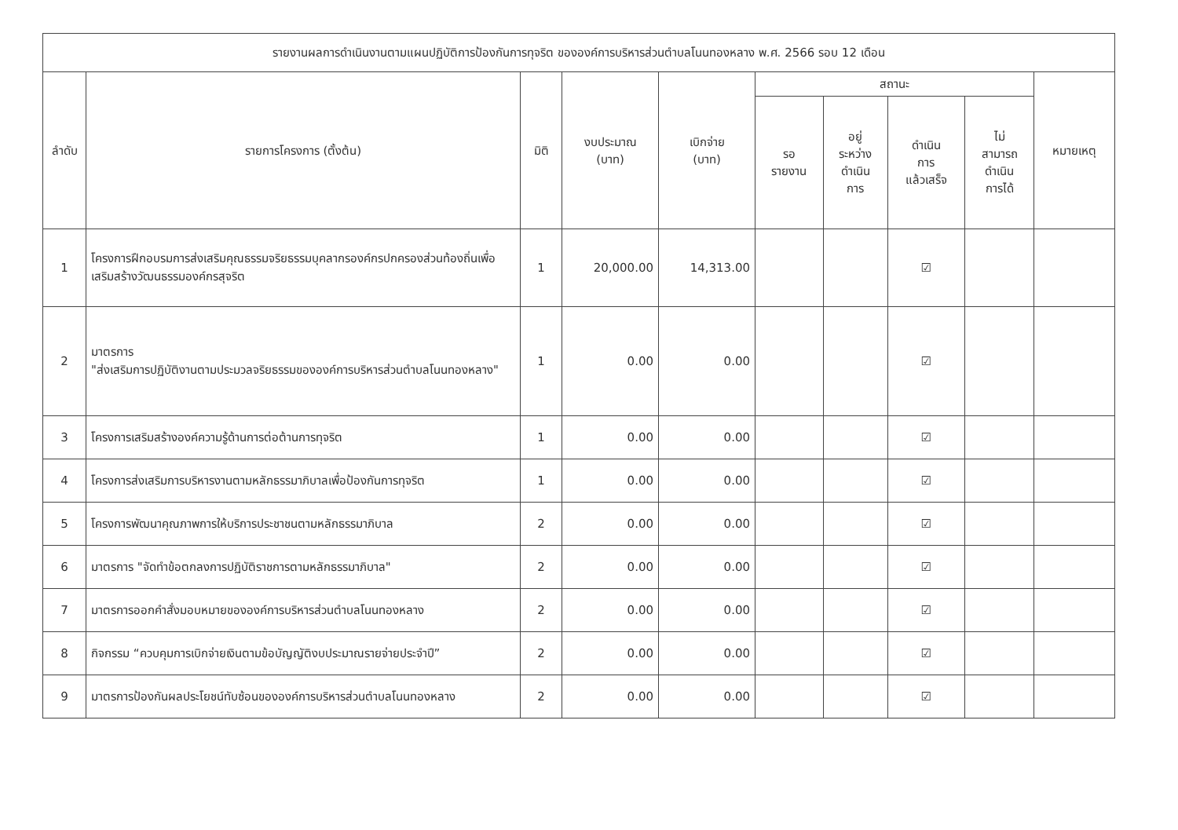| รายงานผลการดำเนินงานตามแผนปฏิบัติการป้องกันการทุจริต ขององค์การบริหารส่วนตำบลโนนทองหลาง พ.ศ. 2566 รอบ 12 เดือน | | | | | | | | | |
| --- | --- | --- | --- | --- | --- | --- | --- | --- | --- |
| ลำดับ | รายการโครงการ (ตั้งต้น) | มิติ | งบประมาณ (บาท) | เบิกจ่าย (บาท) | สถานะ | | | | หมายเหตุ |
| | | | | | รอ รายงาน | อยู่ ระหว่าง ดำเนิน การ | ดำเนิน การ แล้วเสร็จ | ไม่ สามารถ ดำเนิน การได้ | |
| 1 | โครงการฝึกอบรมการส่งเสริมคุณธรรมจริยธรรมบุคลากรองค์กรปกครองส่วนท้องถิ่นเพื่อเสริมสร้างวัฒนธรรมองค์กรสุจริต | 1 | 20,000.00 | 14,313.00 | | | ☑ | | |
| 2 | มาตรการ "ส่งเสริมการปฏิบัติงานตามประมวลจริยธรรมขององค์การบริหารส่วนตำบลโนนทองหลาง" | 1 | 0.00 | 0.00 | | | ☑ | | |
| 3 | โครงการเสริมสร้างองค์ความรู้ด้านการต่อต้านการทุจริต | 1 | 0.00 | 0.00 | | | ☑ | | |
| 4 | โครงการส่งเสริมการบริหารงานตามหลักธรรมาภิบาลเพื่อป้องกันการทุจริต | 1 | 0.00 | 0.00 | | | ☑ | | |
| 5 | โครงการพัฒนาคุณภาพการให้บริการประชาชนตามหลักธรรมาภิบาล | 2 | 0.00 | 0.00 | | | ☑ | | |
| 6 | มาตรการ "จัดทำข้อตกลงการปฏิบัติราชการตามหลักธรรมาภิบาล" | 2 | 0.00 | 0.00 | | | ☑ | | |
| 7 | มาตรการออกคำสั่งมอบหมายขององค์การบริหารส่วนตำบลโนนทองหลาง | 2 | 0.00 | 0.00 | | | ☑ | | |
| 8 | กิจกรรม “ควบคุมการเบิกจ่ายเงินตามข้อบัญญัติงบประมาณรายจ่ายประจำปี” | 2 | 0.00 | 0.00 | | | ☑ | | |
| 9 | มาตรการป้องกันผลประโยชน์ทับซ้อนขององค์การบริหารส่วนตำบลโนนทองหลาง | 2 | 0.00 | 0.00 | | | ☑ | | |